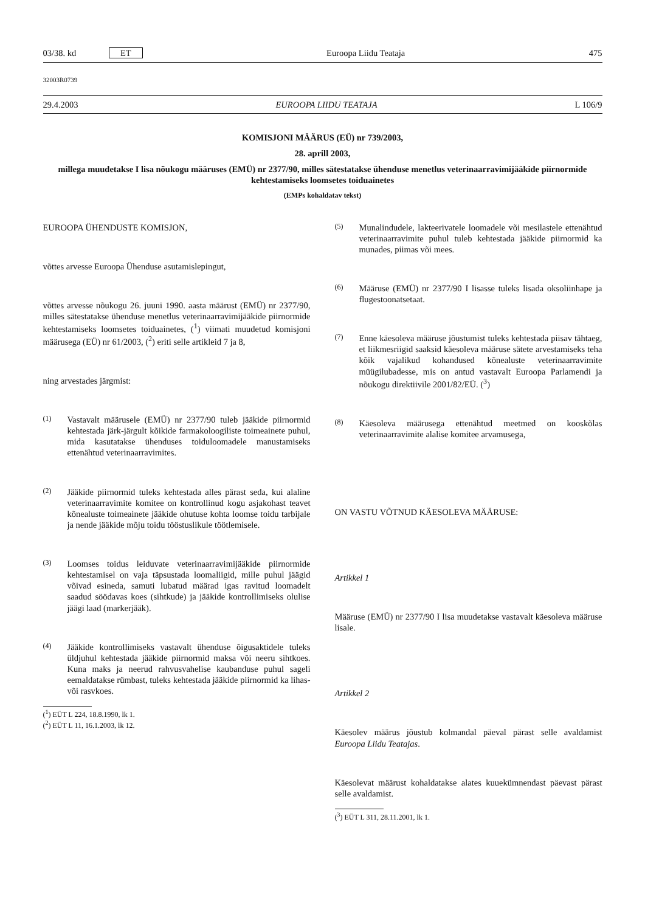03/38. kd ET Euroopa Liidu Teataja 475
32003R0739
29.4.2003 EUROOPA LIIDU TEATAJA L 106/9
KOMISJONI MÄÄRUS (EÜ) nr 739/2003,
28. aprill 2003,
millega muudetakse I lisa nõukogu määruses (EMÜ) nr 2377/90, milles sätestatakse ühenduse menetlus veterinaarravimijääkide piirnormide kehtestamiseks loomsetes toiduainetes
(EMPs kohaldatav tekst)
EUROOPA ÜHENDUSTE KOMISJON,
võttes arvesse Euroopa Ühenduse asutamislepingut,
võttes arvesse nõukogu 26. juuni 1990. aasta määrust (EMÜ) nr 2377/90, milles sätestatakse ühenduse menetlus veterinaarravimijääkide piirnormide kehtestamiseks loomsetes toiduainetes, (<sup>1</sup>) viimati muudetud komisjoni määrusega (EÜ) nr 61/2003, (<sup>2</sup>) eriti selle artikleid 7 ja 8,
ning arvestades järgmist:
(1)
Vastavalt määrusele (EMÜ) nr 2377/90 tuleb jääkide piirnormid kehtestada järk-järgult kõikide farmakoloogiliste toimeainete puhul, mida kasutatakse ühenduses toiduloomadele manustamiseks ettenähtud veterinaarravimites.
(2)
Jääkide piirnormid tuleks kehtestada alles pärast seda, kui alaline veterinaarravimite komitee on kontrollinud kogu asjakohast teavet kõnealuste toimeainete jääkide ohutuse kohta loomse toidu tarbijale ja nende jääkide mõju toidu tööstuslikule töötlemisele.
(3)
Loomses toidus leiduvate veterinaarravimijääkide piirnormide kehtestamisel on vaja täpsustada loomaliigid, mille puhul jäägid võivad esineda, samuti lubatud määrad igas ravitud loomadelt saadud söödavas koes (sihtkude) ja jääkide kontrollimiseks olulise jäägi laad (markerjääk).
(4)
Jääkide kontrollimiseks vastavalt ühenduse õigusaktidele tuleks üldjuhul kehtestada jääkide piirnormid maksa või neeru sihtkoes. Kuna maks ja neerud rahvusvahelise kaubanduse puhul sageli eemaldatakse rümbast, tuleks kehtestada jääkide piirnormid ka lihas- või rasvkoes.
(<sup>1</sup>) EÜT L 224, 18.8.1990, lk 1.
(<sup>2</sup>) EÜT L 11, 16.1.2003, lk 12.
(5)
Munalindudele, lakteerivatele loomadele või mesilastele ettenähtud veterinaarravimite puhul tuleb kehtestada jääkide piirnormid ka munades, piimas või mees.
(6)
Määruse (EMÜ) nr 2377/90 I lisasse tuleks lisada oksoliinhape ja flugestoonatsetaat.
(7)
Enne käesoleva määruse jõustumist tuleks kehtestada piisav tähtaeg, et liikmesriigid saaksid käesoleva määruse sätete arvestamiseks teha kõik vajalikud kohandused kõnealuste veterinaarravimite müügilubadesse, mis on antud vastavalt Euroopa Parlamendi ja nõukogu direktiivile 2001/82/EÜ. (<sup>3</sup>)
(8)
Käesoleva määrusega ettenähtud meetmed on kooskõlas veterinaarravimite alalise komitee arvamusega,
ON VASTU VÕTNUD KÄESOLEVA MÄÄRUSE:
Artikkel 1
Määruse (EMÜ) nr 2377/90 I lisa muudetakse vastavalt käesoleva määruse lisale.
Artikkel 2
Käesolev määrus jõustub kolmandal päeval pärast selle avaldamist Euroopa Liidu Teatajas.
Käesolevat määrust kohaldatakse alates kuuekümnendast päevast pärast selle avaldamist.
(<sup>3</sup>) EÜT L 311, 28.11.2001, lk 1.